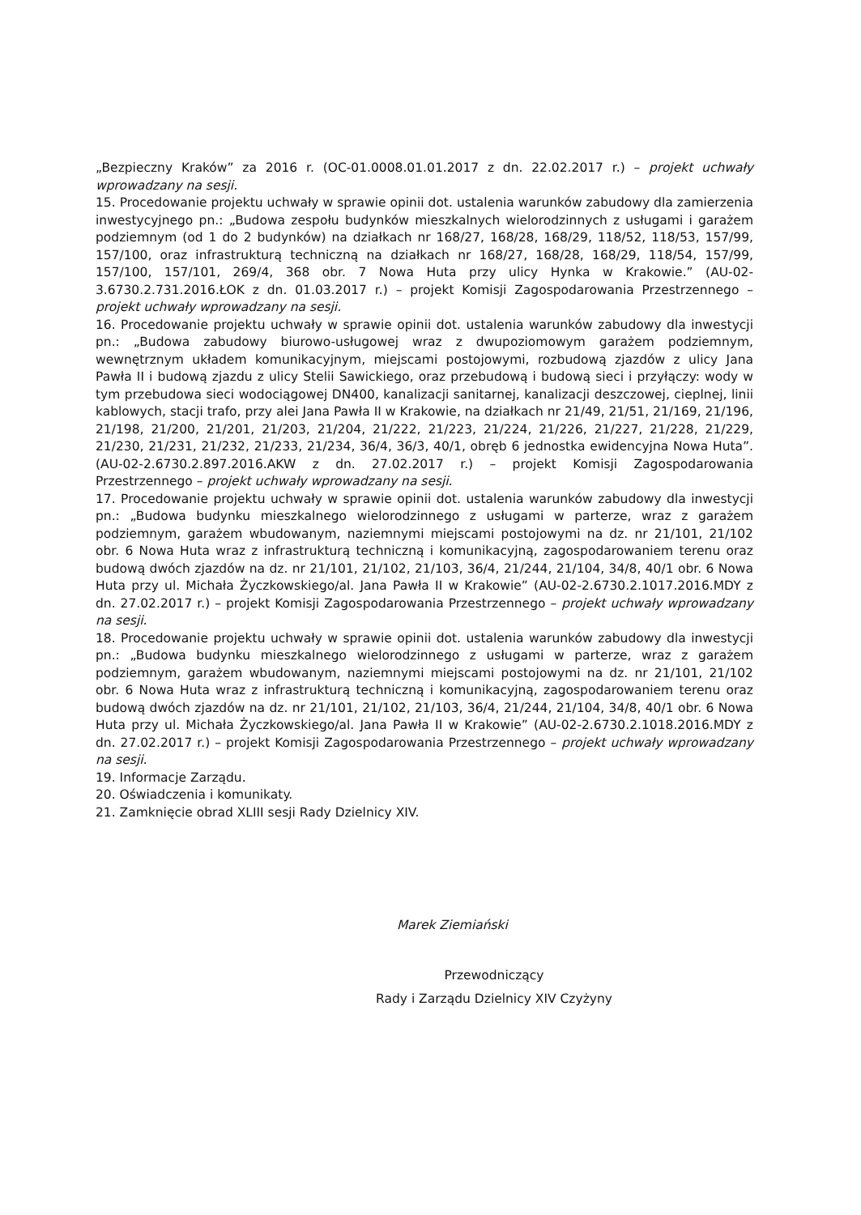„Bezpieczny Kraków” za 2016 r. (OC-01.0008.01.01.2017 z dn. 22.02.2017 r.) – projekt uchwały wprowadzany na sesji.
15. Procedowanie projektu uchwały w sprawie opinii dot. ustalenia warunków zabudowy dla zamierzenia inwestycyjnego pn.: „Budowa zespołu budynków mieszkalnych wielorodzinnych z usługami i garażem podziemnym (od 1 do 2 budynków) na działkach nr 168/27, 168/28, 168/29, 118/52, 118/53, 157/99, 157/100, oraz infrastrukturą techniczną na działkach nr 168/27, 168/28, 168/29, 118/54, 157/99, 157/100, 157/101, 269/4, 368 obr. 7 Nowa Huta przy ulicy Hynka w Krakowie.” (AU-02-3.6730.2.731.2016.ŁOK z dn. 01.03.2017 r.) – projekt Komisji Zagospodarowania Przestrzennego – projekt uchwały wprowadzany na sesji.
16. Procedowanie projektu uchwały w sprawie opinii dot. ustalenia warunków zabudowy dla inwestycji pn.: „Budowa zabudowy biurowo-usługowej wraz z dwupoziomowym garażem podziemnym, wewnętrznym układem komunikacyjnym, miejscami postojowymi, rozbudową zjazdów z ulicy Jana Pawła II i budową zjazdu z ulicy Stelii Sawickiego, oraz przebudową i budową sieci i przyłączy: wody w tym przebudowa sieci wodociągowej DN400, kanalizacji sanitarnej, kanalizacji deszczowej, cieplnej, linii kablowych, stacji trafo, przy alei Jana Pawła II w Krakowie, na działkach nr 21/49, 21/51, 21/169, 21/196, 21/198, 21/200, 21/201, 21/203, 21/204, 21/222, 21/223, 21/224, 21/226, 21/227, 21/228, 21/229, 21/230, 21/231, 21/232, 21/233, 21/234, 36/4, 36/3, 40/1, obręb 6 jednostka ewidencyjna Nowa Huta”. (AU-02-2.6730.2.897.2016.AKW z dn. 27.02.2017 r.) – projekt Komisji Zagospodarowania Przestrzennego – projekt uchwały wprowadzany na sesji.
17. Procedowanie projektu uchwały w sprawie opinii dot. ustalenia warunków zabudowy dla inwestycji pn.: „Budowa budynku mieszkalnego wielorodzinnego z usługami w parterze, wraz z garażem podziemnym, garażem wbudowanym, naziemnymi miejscami postojowymi na dz. nr 21/101, 21/102 obr. 6 Nowa Huta wraz z infrastrukturą techniczną i komunikacyjną, zagospodarowaniem terenu oraz budową dwóch zjazdów na dz. nr 21/101, 21/102, 21/103, 36/4, 21/244, 21/104, 34/8, 40/1 obr. 6 Nowa Huta przy ul. Michała Życzkowskiego/al. Jana Pawła II w Krakowie” (AU-02-2.6730.2.1017.2016.MDY z dn. 27.02.2017 r.) – projekt Komisji Zagospodarowania Przestrzennego – projekt uchwały wprowadzany na sesji.
18. Procedowanie projektu uchwały w sprawie opinii dot. ustalenia warunków zabudowy dla inwestycji pn.: „Budowa budynku mieszkalnego wielorodzinnego z usługami w parterze, wraz z garażem podziemnym, garażem wbudowanym, naziemnymi miejscami postojowymi na dz. nr 21/101, 21/102 obr. 6 Nowa Huta wraz z infrastrukturą techniczną i komunikacyjną, zagospodarowaniem terenu oraz budową dwóch zjazdów na dz. nr 21/101, 21/102, 21/103, 36/4, 21/244, 21/104, 34/8, 40/1 obr. 6 Nowa Huta przy ul. Michała Życzkowskiego/al. Jana Pawła II w Krakowie” (AU-02-2.6730.2.1018.2016.MDY z dn. 27.02.2017 r.) – projekt Komisji Zagospodarowania Przestrzennego – projekt uchwały wprowadzany na sesji.
19. Informacje Zarządu.
20. Oświadczenia i komunikaty.
21. Zamknięcie obrad XLIII sesji Rady Dzielnicy XIV.
Marek Ziemiański
Przewodniczący
Rady i Zarządu Dzielnicy XIV Czyżyny